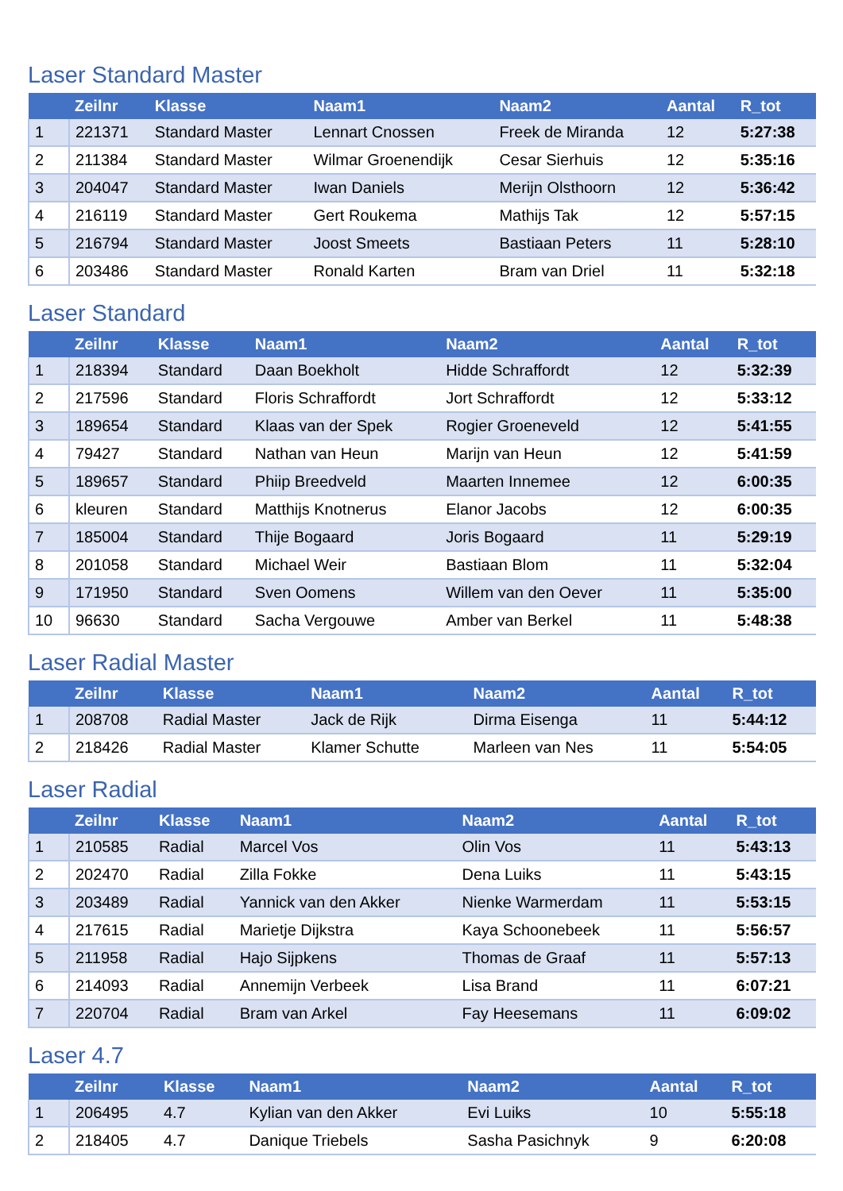Laser Standard Master
| | Zeilnr | Klasse | Naam1 | Naam2 | Aantal | R_tot |
| --- | --- | --- | --- | --- | --- | --- |
| 1 | 221371 | Standard Master | Lennart Cnossen | Freek de Miranda | 12 | 5:27:38 |
| 2 | 211384 | Standard Master | Wilmar Groenendijk | Cesar Sierhuis | 12 | 5:35:16 |
| 3 | 204047 | Standard Master | Iwan Daniels | Merijn Olsthoorn | 12 | 5:36:42 |
| 4 | 216119 | Standard Master | Gert Roukema | Mathijs Tak | 12 | 5:57:15 |
| 5 | 216794 | Standard Master | Joost Smeets | Bastiaan Peters | 11 | 5:28:10 |
| 6 | 203486 | Standard Master | Ronald Karten | Bram van Driel | 11 | 5:32:18 |
Laser Standard
| | Zeilnr | Klasse | Naam1 | Naam2 | Aantal | R_tot |
| --- | --- | --- | --- | --- | --- | --- |
| 1 | 218394 | Standard | Daan Boekholt | Hidde Schraffordt | 12 | 5:32:39 |
| 2 | 217596 | Standard | Floris Schraffordt | Jort Schraffordt | 12 | 5:33:12 |
| 3 | 189654 | Standard | Klaas van der Spek | Rogier Groeneveld | 12 | 5:41:55 |
| 4 | 79427 | Standard | Nathan van Heun | Marijn van Heun | 12 | 5:41:59 |
| 5 | 189657 | Standard | Phiip Breedveld | Maarten Innemee | 12 | 6:00:35 |
| 6 | kleuren | Standard | Matthijs Knotnerus | Elanor Jacobs | 12 | 6:00:35 |
| 7 | 185004 | Standard | Thije Bogaard | Joris Bogaard | 11 | 5:29:19 |
| 8 | 201058 | Standard | Michael Weir | Bastiaan Blom | 11 | 5:32:04 |
| 9 | 171950 | Standard | Sven Oomens | Willem van den Oever | 11 | 5:35:00 |
| 10 | 96630 | Standard | Sacha Vergouwe | Amber van Berkel | 11 | 5:48:38 |
Laser Radial Master
| | Zeilnr | Klasse | Naam1 | Naam2 | Aantal | R_tot |
| --- | --- | --- | --- | --- | --- | --- |
| 1 | 208708 | Radial Master | Jack de Rijk | Dirma Eisenga | 11 | 5:44:12 |
| 2 | 218426 | Radial Master | Klamer Schutte | Marleen van Nes | 11 | 5:54:05 |
Laser Radial
| | Zeilnr | Klasse | Naam1 | Naam2 | Aantal | R_tot |
| --- | --- | --- | --- | --- | --- | --- |
| 1 | 210585 | Radial | Marcel Vos | Olin Vos | 11 | 5:43:13 |
| 2 | 202470 | Radial | Zilla Fokke | Dena Luiks | 11 | 5:43:15 |
| 3 | 203489 | Radial | Yannick van den Akker | Nienke Warmerdam | 11 | 5:53:15 |
| 4 | 217615 | Radial | Marietje Dijkstra | Kaya Schoonebeek | 11 | 5:56:57 |
| 5 | 211958 | Radial | Hajo Sijpkens | Thomas de Graaf | 11 | 5:57:13 |
| 6 | 214093 | Radial | Annemijn Verbeek | Lisa Brand | 11 | 6:07:21 |
| 7 | 220704 | Radial | Bram van Arkel | Fay Heesemans | 11 | 6:09:02 |
Laser 4.7
| | Zeilnr | Klasse | Naam1 | Naam2 | Aantal | R_tot |
| --- | --- | --- | --- | --- | --- | --- |
| 1 | 206495 | 4.7 | Kylian van den Akker | Evi Luiks | 10 | 5:55:18 |
| 2 | 218405 | 4.7 | Danique Triebels | Sasha Pasichnyk | 9 | 6:20:08 |